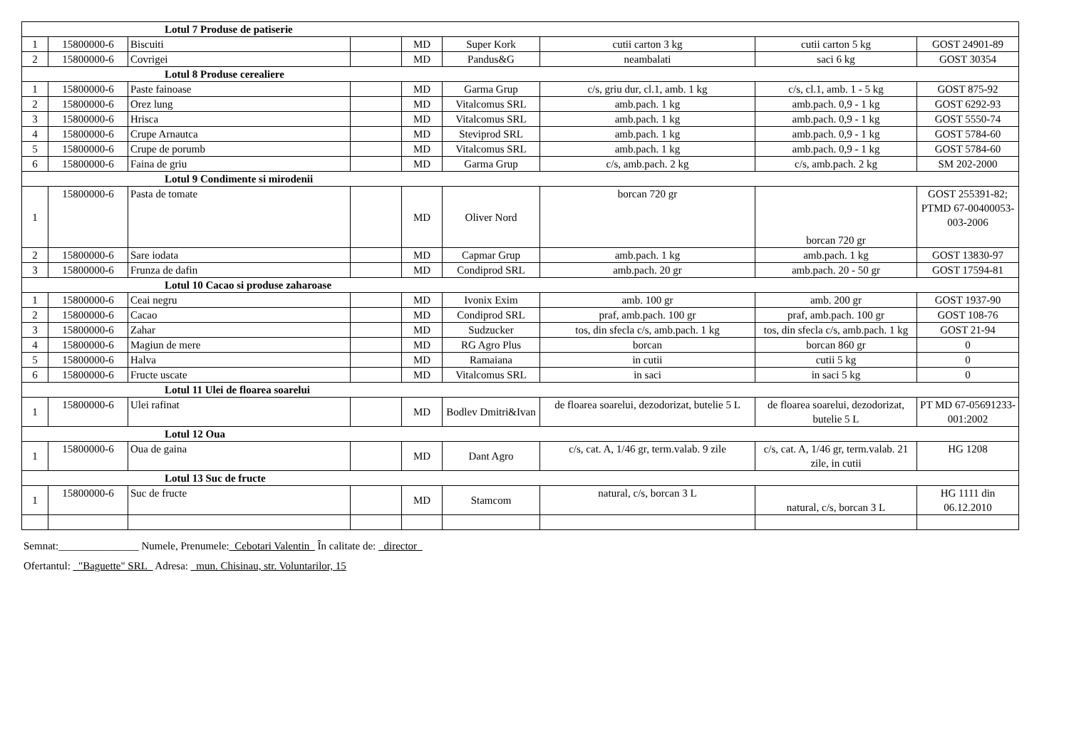| Lotul 7 Produse de patiserie | | | | | | | | |
| 1 | 15800000-6 | Biscuiti | | MD | Super Kork | cutii carton 3 kg | cutii carton 5 kg | GOST 24901-89 |
| 2 | 15800000-6 | Covrigei | | MD | Pandus&G | neambalati | saci 6 kg | GOST 30354 |
| Lotul 8 Produse cerealiere | | | | | | | | |
| 1 | 15800000-6 | Paste fainoase | | MD | Garma Grup | c/s, griu dur, cl.1, amb. 1 kg | c/s, cl.1, amb. 1 - 5 kg | GOST 875-92 |
| 2 | 15800000-6 | Orez lung | | MD | Vitalcomus SRL | amb.pach. 1 kg | amb.pach. 0,9 - 1 kg | GOST 6292-93 |
| 3 | 15800000-6 | Hrisca | | MD | Vitalcomus SRL | amb.pach. 1 kg | amb.pach. 0,9 - 1 kg | GOST 5550-74 |
| 4 | 15800000-6 | Crupe Arnautca | | MD | Steviprod SRL | amb.pach. 1 kg | amb.pach. 0,9 - 1 kg | GOST 5784-60 |
| 5 | 15800000-6 | Crupe de porumb | | MD | Vitalcomus SRL | amb.pach. 1 kg | amb.pach. 0,9 - 1 kg | GOST 5784-60 |
| 6 | 15800000-6 | Faina de griu | | MD | Garma Grup | c/s, amb.pach. 2 kg | c/s, amb.pach. 2 kg | SM 202-2000 |
| Lotul 9 Condimente si mirodenii | | | | | | | | |
| 1 | 15800000-6 | Pasta de tomate | | MD | Oliver Nord | borcan 720 gr | borcan 720 gr | GOST 255391-82; PTMD 67-00400053-003-2006 |
| 2 | 15800000-6 | Sare iodata | | MD | Capmar Grup | amb.pach. 1 kg | amb.pach. 1 kg | GOST 13830-97 |
| 3 | 15800000-6 | Frunza de dafin | | MD | Condiprod SRL | amb.pach. 20 gr | amb.pach. 20 - 50 gr | GOST 17594-81 |
| Lotul 10 Cacao si produse zaharoase | | | | | | | | |
| 1 | 15800000-6 | Ceai negru | | MD | Ivonix Exim | amb. 100 gr | amb. 200 gr | GOST 1937-90 |
| 2 | 15800000-6 | Cacao | | MD | Condiprod SRL | praf, amb.pach. 100 gr | praf, amb.pach. 100 gr | GOST 108-76 |
| 3 | 15800000-6 | Zahar | | MD | Sudzucker | tos, din sfecla c/s, amb.pach. 1 kg | tos, din sfecla c/s, amb.pach. 1 kg | GOST 21-94 |
| 4 | 15800000-6 | Magiun de mere | | MD | RG Agro Plus | borcan | borcan 860 gr | 0 |
| 5 | 15800000-6 | Halva | | MD | Ramaiana | in cutii | cutii 5 kg | 0 |
| 6 | 15800000-6 | Fructe uscate | | MD | Vitalcomus SRL | in saci | in saci 5 kg | 0 |
| Lotul 11 Ulei de floarea soarelui | | | | | | | | |
| 1 | 15800000-6 | Ulei rafinat | | MD | Bodlev Dmitri&Ivan | de floarea soarelui, dezodorizat, butelie 5 L | de floarea soarelui, dezodorizat, butelie 5 L | PT MD 67-05691233-001:2002 |
| Lotul 12 Oua | | | | | | | | |
| 1 | 15800000-6 | Oua de gaina | | MD | Dant Agro | c/s, cat. A, 1/46 gr, term.valab. 9 zile | c/s, cat. A, 1/46 gr, term.valab. 21 zile, in cutii | HG 1208 |
| Lotul 13 Suc de fructe | | | | | | | | |
| 1 | 15800000-6 | Suc de fructe | | MD | Stamcom | natural, c/s, borcan 3 L | natural, c/s, borcan 3 L | HG 1111 din 06.12.2010 |
Semnat:_______________ Numele, Prenumele:_Cebotari Valentin_ În calitate de: _director_
Ofertantul: _"Baguette" SRL_ Adresa: _mun. Chisinau, str. Voluntarilor, 15